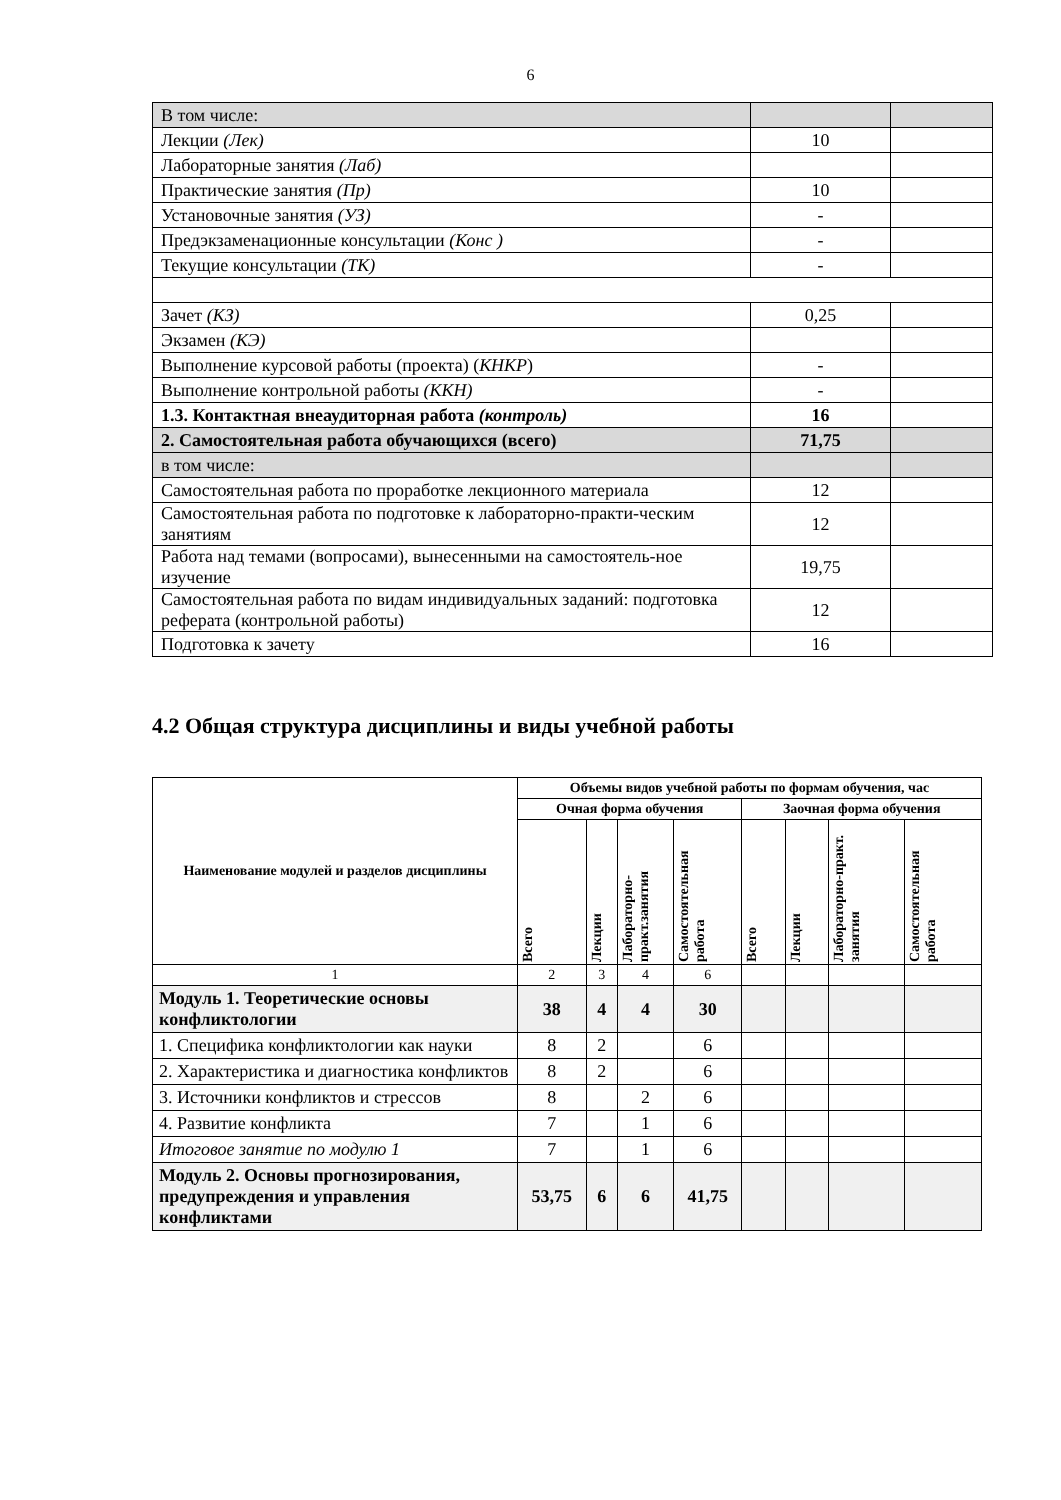6
| В том числе: | | |
| Лекции (Лек) | 10 | |
| Лабораторные занятия (Лаб) | | |
| Практические занятия (Пр) | 10 | |
| Установочные занятия (УЗ) | - | |
| Предэкзаменационные консультации (Конс ) | - | |
| Текущие консультации (ТК) | - | |
| Зачет (КЗ) | 0,25 | |
| Экзамен (КЭ) | | |
| Выполнение курсовой работы (проекта) ( КНКР ) | - | |
| Выполнение контрольной работы (ККН) | - | |
| 1.3. Контактная внеаудиторная работа (контроль) | 16 | |
| 2. Самостоятельная работа обучающихся (всего) | 71,75 | |
| в том числе: | | |
| Самостоятельная работа по проработке лекционного материала | 12 | |
| Самостоятельная работа по подготовке к лабораторно-практи-ческим занятиям | 12 | |
| Работа над темами (вопросами), вынесенными на самостоятель-ное изучение | 19,75 | |
| Самостоятельная работа по видам индивидуальных заданий: подготовка реферата (контрольной работы) | 12 | |
| Подготовка к зачету | 16 | |
4.2 Общая структура дисциплины и виды учебной работы
| Наименование модулей и разделов дисциплины | Объемы видов учебной работы по формам обучения, час | | | | | | | |
| --- | --- | --- | --- | --- | --- | --- | --- | --- |
| | Очная форма обучения | | | | Заочная форма обучения | | | |
| | Всего | Лекции | Лабораторно-практ.занятия | Самостоятельная работа | Всего | Лекции | Лабораторно-практ. занятия | Самостоятельная работа |
| 1 | 2 | 3 | 4 | 6 | | | | |
| Модуль 1. Теоретические основы конфликтологии | 38 | 4 | 4 | 30 | | | | |
| 1. Специфика конфликтологии как науки | 8 | 2 | | 6 | | | | |
| 2. Характеристика и диагностика конфликтов | 8 | 2 | | 6 | | | | |
| 3. Источники конфликтов и стрессов | 8 | | 2 | 6 | | | | |
| 4. Развитие конфликта | 7 | | 1 | 6 | | | | |
| Итоговое занятие по модулю 1 | 7 | | 1 | 6 | | | | |
| Модуль 2. Основы прогнозирования, предупреждения и управления конфликтами | 53,75 | 6 | 6 | 41,75 | | | | |